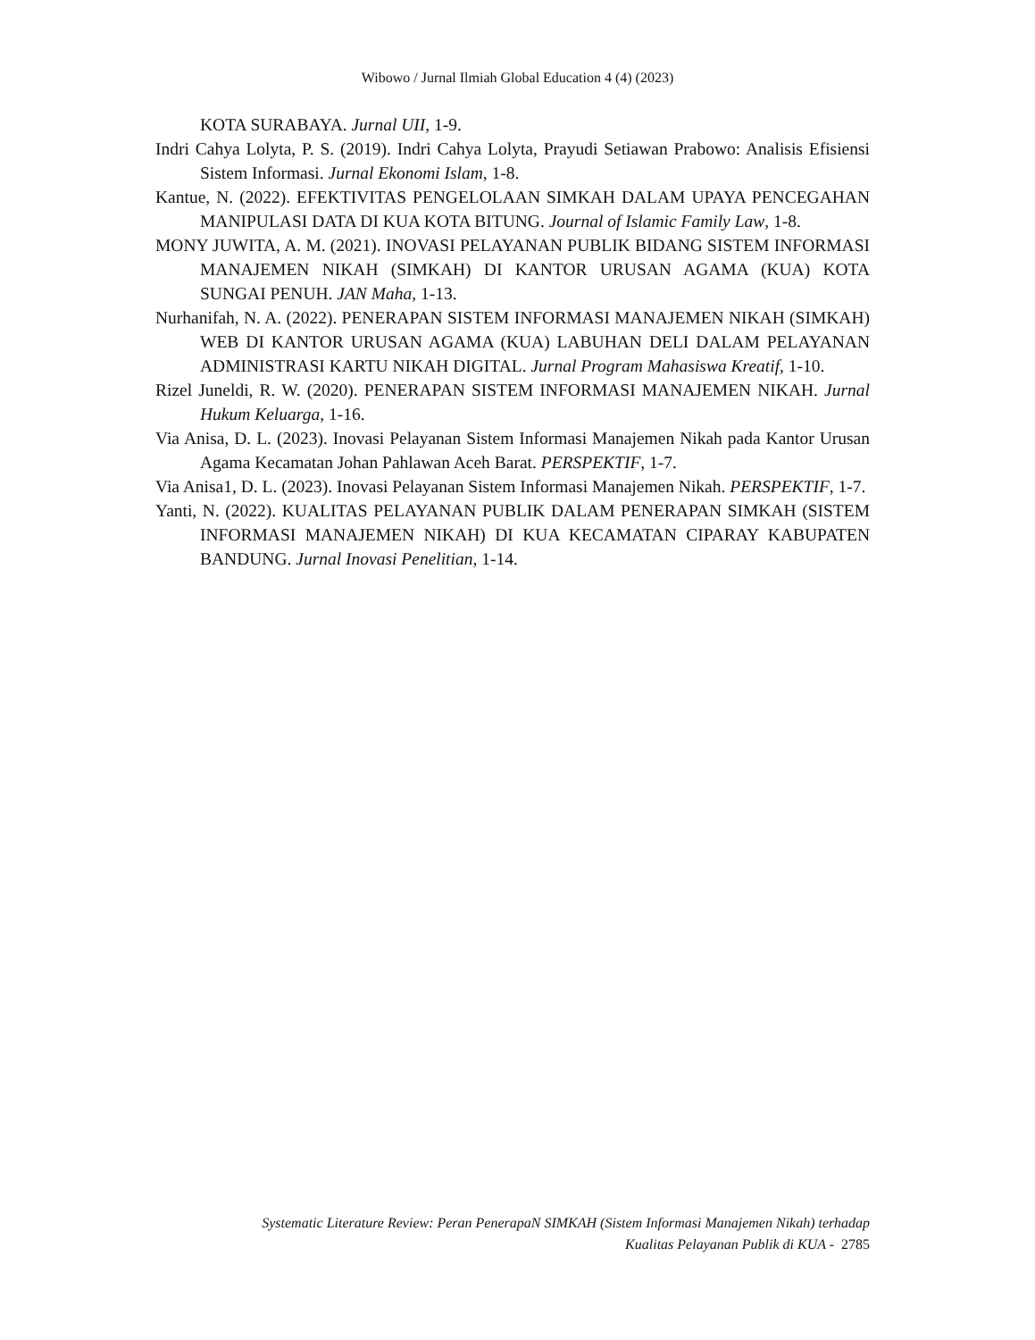Wibowo / Jurnal Ilmiah Global Education 4 (4) (2023)
KOTA SURABAYA. Jurnal UII, 1-9.
Indri Cahya Lolyta, P. S. (2019). Indri Cahya Lolyta, Prayudi Setiawan Prabowo: Analisis Efisiensi Sistem Informasi. Jurnal Ekonomi Islam, 1-8.
Kantue, N. (2022). EFEKTIVITAS PENGELOLAAN SIMKAH DALAM UPAYA PENCEGAHAN MANIPULASI DATA DI KUA KOTA BITUNG. Journal of Islamic Family Law, 1-8.
MONY JUWITA, A. M. (2021). INOVASI PELAYANAN PUBLIK BIDANG SISTEM INFORMASI MANAJEMEN NIKAH (SIMKAH) DI KANTOR URUSAN AGAMA (KUA) KOTA SUNGAI PENUH. JAN Maha, 1-13.
Nurhanifah, N. A. (2022). PENERAPAN SISTEM INFORMASI MANAJEMEN NIKAH (SIMKAH) WEB DI KANTOR URUSAN AGAMA (KUA) LABUHAN DELI DALAM PELAYANAN ADMINISTRASI KARTU NIKAH DIGITAL. Jurnal Program Mahasiswa Kreatif, 1-10.
Rizel Juneldi, R. W. (2020). PENERAPAN SISTEM INFORMASI MANAJEMEN NIKAH. Jurnal Hukum Keluarga, 1-16.
Via Anisa, D. L. (2023). Inovasi Pelayanan Sistem Informasi Manajemen Nikah pada Kantor Urusan Agama Kecamatan Johan Pahlawan Aceh Barat. PERSPEKTIF, 1-7.
Via Anisa1, D. L. (2023). Inovasi Pelayanan Sistem Informasi Manajemen Nikah. PERSPEKTIF, 1-7.
Yanti, N. (2022). KUALITAS PELAYANAN PUBLIK DALAM PENERAPAN SIMKAH (SISTEM INFORMASI MANAJEMEN NIKAH) DI KUA KECAMATAN CIPARAY KABUPATEN BANDUNG. Jurnal Inovasi Penelitian, 1-14.
Systematic Literature Review: Peran PenerapaN SIMKAH (Sistem Informasi Manajemen Nikah) terhadap
Kualitas Pelayanan Publik di KUA - 2785